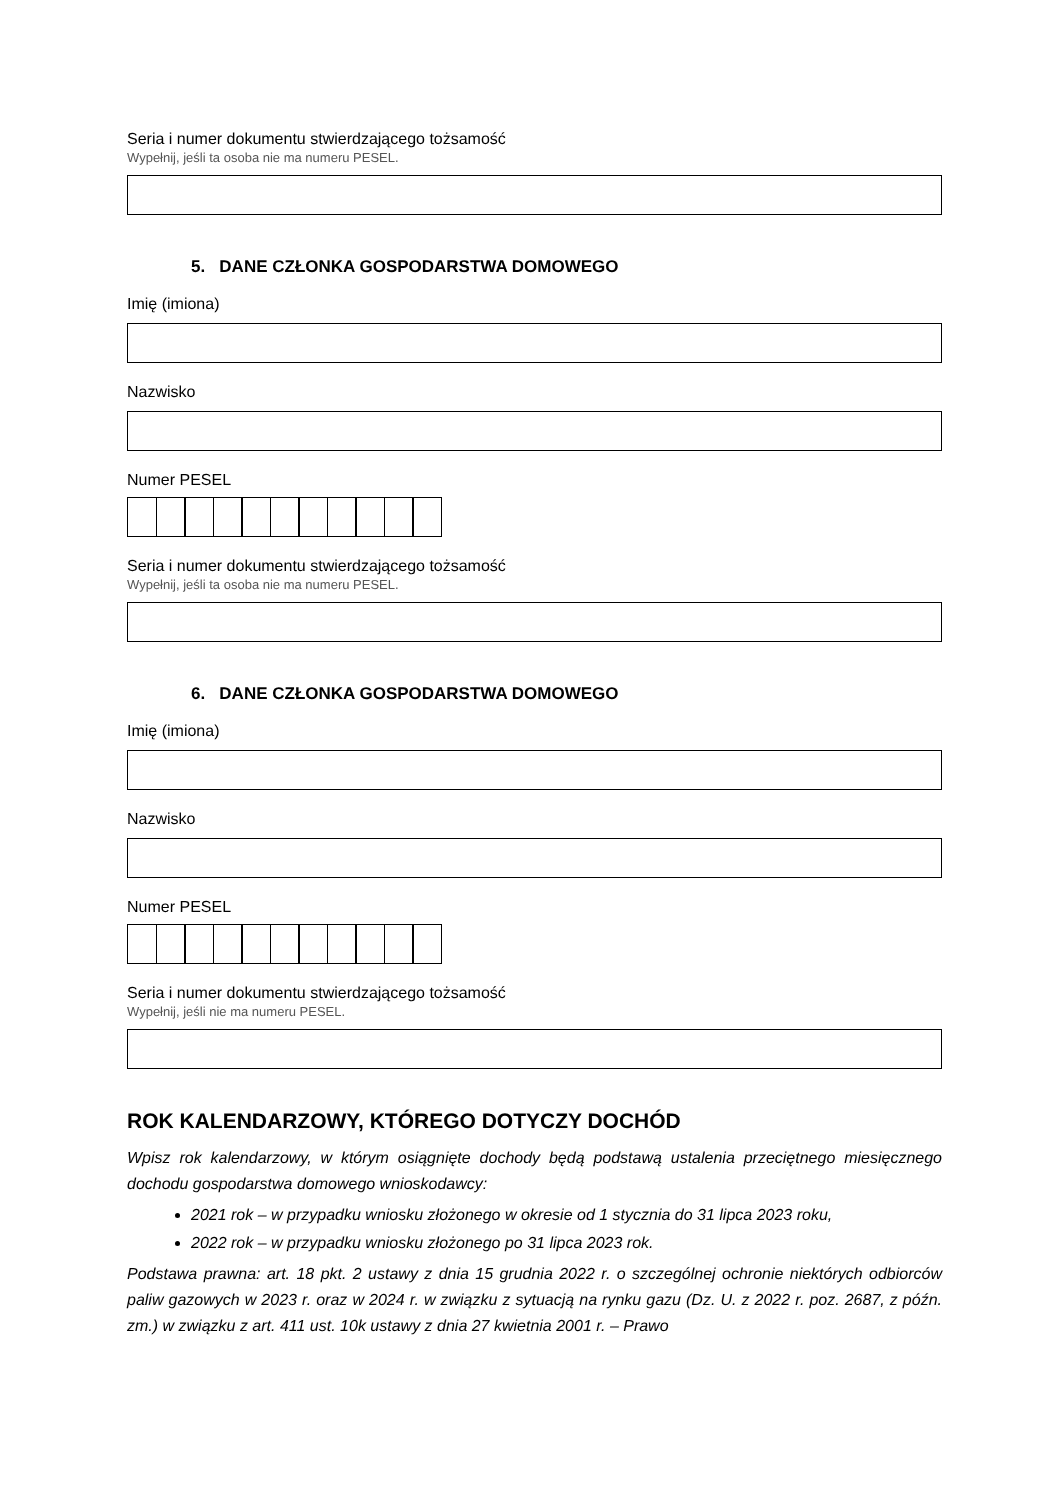Seria i numer dokumentu stwierdzającego tożsamość
Wypełnij, jeśli ta osoba nie ma numeru PESEL.
5. DANE CZŁONKA GOSPODARSTWA DOMOWEGO
Imię (imiona)
Nazwisko
Numer PESEL
Seria i numer dokumentu stwierdzającego tożsamość
Wypełnij, jeśli ta osoba nie ma numeru PESEL.
6. DANE CZŁONKA GOSPODARSTWA DOMOWEGO
Imię (imiona)
Nazwisko
Numer PESEL
Seria i numer dokumentu stwierdzającego tożsamość
Wypełnij, jeśli nie ma numeru PESEL.
ROK KALENDARZOWY, KTÓREGO DOTYCZY DOCHÓD
Wpisz rok kalendarzowy, w którym osiągnięte dochody będą podstawą ustalenia przeciętnego miesięcznego dochodu gospodarstwa domowego wnioskodawcy:
2021 rok – w przypadku wniosku złożonego w okresie od 1 stycznia do 31 lipca 2023 roku,
2022 rok – w przypadku wniosku złożonego po 31 lipca 2023 rok.
Podstawa prawna: art. 18 pkt. 2 ustawy z dnia 15 grudnia 2022 r. o szczególnej ochronie niektórych odbiorców paliw gazowych w 2023 r. oraz w 2024 r. w związku z sytuacją na rynku gazu (Dz. U. z 2022 r. poz. 2687, z późn. zm.) w związku z art. 411 ust. 10k ustawy z dnia 27 kwietnia 2001 r. – Prawo